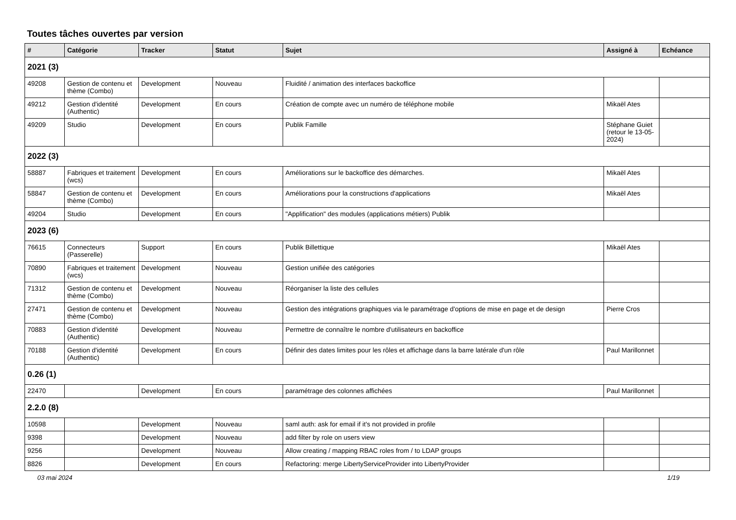Toutes tâches ouvertes par version
| # | Catégorie | Tracker | Statut | Sujet | Assigné à | Echéance |
| --- | --- | --- | --- | --- | --- | --- |
| 2021 (3) | | | | | | |
| 49208 | Gestion de contenu et thème (Combo) | Development | Nouveau | Fluidité / animation des interfaces backoffice | | |
| 49212 | Gestion d'identité (Authentic) | Development | En cours | Création de compte avec un numéro de téléphone mobile | Mikaël Ates | |
| 49209 | Studio | Development | En cours | Publik Famille | Stéphane Guiet (retour le 13-05-2024) | |
| 2022 (3) | | | | | | |
| 58887 | Fabriques et traitement (wcs) | Development | En cours | Améliorations sur le backoffice des démarches. | Mikaël Ates | |
| 58847 | Gestion de contenu et thème (Combo) | Development | En cours | Améliorations pour la constructions d'applications | Mikaël Ates | |
| 49204 | Studio | Development | En cours | "Applification" des modules (applications métiers) Publik | | |
| 2023 (6) | | | | | | |
| 76615 | Connecteurs (Passerelle) | Support | En cours | Publik Billettique | Mikaël Ates | |
| 70890 | Fabriques et traitement (wcs) | Development | Nouveau | Gestion unifiée des catégories | | |
| 71312 | Gestion de contenu et thème (Combo) | Development | Nouveau | Réorganiser la liste des cellules | | |
| 27471 | Gestion de contenu et thème (Combo) | Development | Nouveau | Gestion des intégrations graphiques via le paramétrage d'options de mise en page et de design | Pierre Cros | |
| 70883 | Gestion d'identité (Authentic) | Development | Nouveau | Permettre de connaître le nombre d'utilisateurs en backoffice | | |
| 70188 | Gestion d'identité (Authentic) | Development | En cours | Définir des dates limites pour les rôles et affichage dans la barre latérale d'un rôle | Paul Marillonnet | |
| 0.26 (1) | | | | | | |
| 22470 | | Development | En cours | paramétrage des colonnes affichées | Paul Marillonnet | |
| 2.2.0 (8) | | | | | | |
| 10598 | | Development | Nouveau | saml auth: ask for email if it's not provided in profile | | |
| 9398 | | Development | Nouveau | add filter by role on users view | | |
| 9256 | | Development | Nouveau | Allow creating / mapping RBAC roles from / to LDAP groups | | |
| 8826 | | Development | En cours | Refactoring: merge LibertyServiceProvider into LibertyProvider | | |
03 mai 2024 1/19